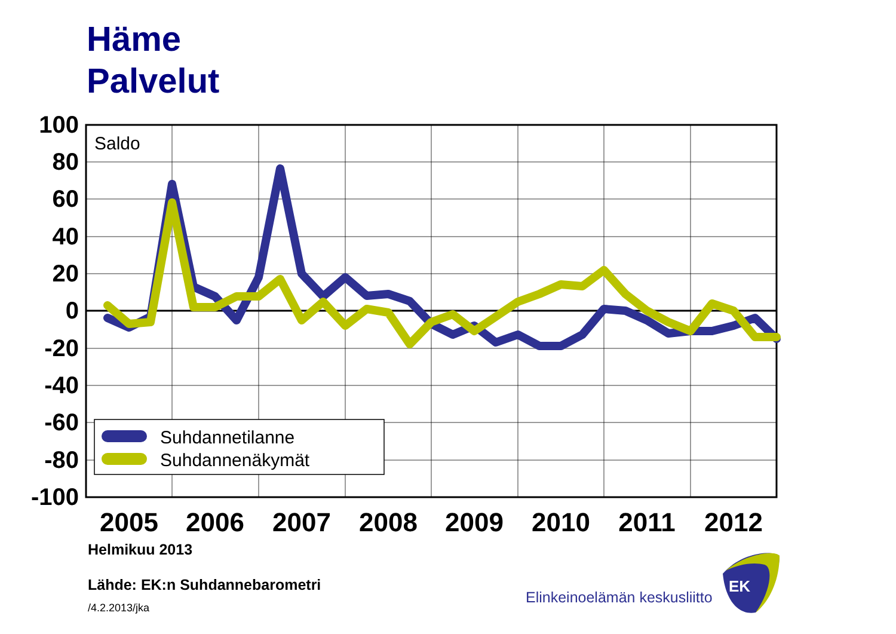Häme
Palvelut
100
80
60
40
20
0
-20
-40
-60
-80
-100
Saldo
2005
2006
2007
2008
2009
2010
2011
2012
Suhdannetilanne
Suhdannenäkymät
EK
Helmikuu 2013
Lähde: EK:n Suhdannebarometri
/4.2.2013/jka
Elinkeinoelämän keskusliitto